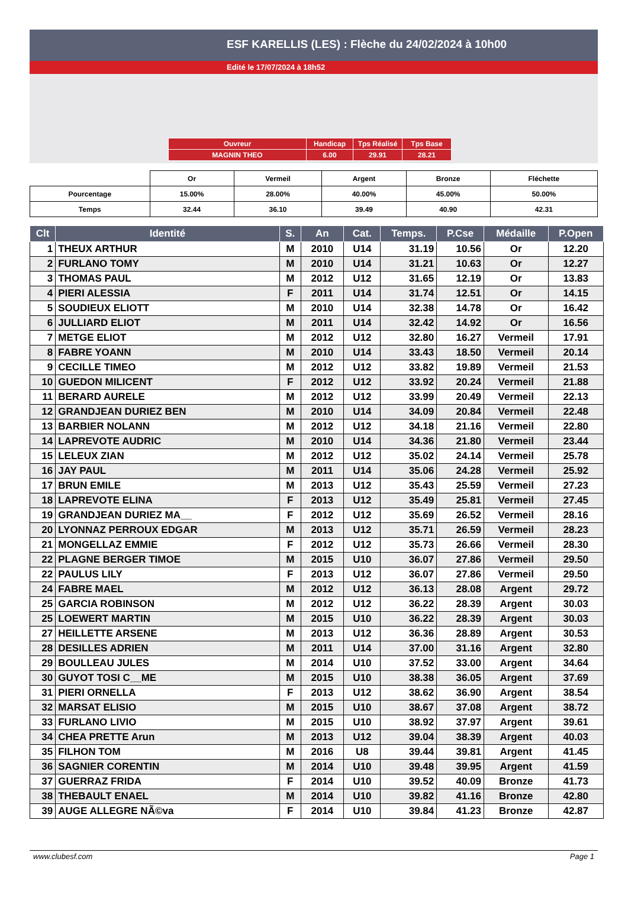ESF KARELLIS (LES) : Flèche du 24/02/2024 à 10h00
Edité le 17/07/2024 à 18h52
| Ouvreur | Handicap | Tps Réalisé | Tps Base |
| MAGNIN THEO | 6.00 | 29.91 | 28.21 |
| | Or | Vermeil | Argent | Bronze | Fléchette |
| Pourcentage | 15.00% | 28.00% | 40.00% | 45.00% | 50.00% |
| Temps | 32.44 | 36.10 | 39.49 | 40.90 | 42.31 |
| Clt | Identité | S. | An | Cat. | Temps. | P.Cse | Médaille | P.Open |
| --- | --- | --- | --- | --- | --- | --- | --- | --- |
| 1 | THEUX ARTHUR | M | 2010 | U14 | 31.19 | 10.56 | Or | 12.20 |
| 2 | FURLANO TOMY | M | 2010 | U14 | 31.21 | 10.63 | Or | 12.27 |
| 3 | THOMAS PAUL | M | 2012 | U12 | 31.65 | 12.19 | Or | 13.83 |
| 4 | PIERI ALESSIA | F | 2011 | U14 | 31.74 | 12.51 | Or | 14.15 |
| 5 | SOUDIEUX ELIOTT | M | 2010 | U14 | 32.38 | 14.78 | Or | 16.42 |
| 6 | JULLIARD ELIOT | M | 2011 | U14 | 32.42 | 14.92 | Or | 16.56 |
| 7 | METGE ELIOT | M | 2012 | U12 | 32.80 | 16.27 | Vermeil | 17.91 |
| 8 | FABRE YOANN | M | 2010 | U14 | 33.43 | 18.50 | Vermeil | 20.14 |
| 9 | CECILLE TIMEO | M | 2012 | U12 | 33.82 | 19.89 | Vermeil | 21.53 |
| 10 | GUEDON MILICENT | F | 2012 | U12 | 33.92 | 20.24 | Vermeil | 21.88 |
| 11 | BERARD AURELE | M | 2012 | U12 | 33.99 | 20.49 | Vermeil | 22.13 |
| 12 | GRANDJEAN DURIEZ BEN | M | 2010 | U14 | 34.09 | 20.84 | Vermeil | 22.48 |
| 13 | BARBIER NOLANN | M | 2012 | U12 | 34.18 | 21.16 | Vermeil | 22.80 |
| 14 | LAPREVOTE AUDRIC | M | 2010 | U14 | 34.36 | 21.80 | Vermeil | 23.44 |
| 15 | LELEUX ZIAN | M | 2012 | U12 | 35.02 | 24.14 | Vermeil | 25.78 |
| 16 | JAY PAUL | M | 2011 | U14 | 35.06 | 24.28 | Vermeil | 25.92 |
| 17 | BRUN EMILE | M | 2013 | U12 | 35.43 | 25.59 | Vermeil | 27.23 |
| 18 | LAPREVOTE ELINA | F | 2013 | U12 | 35.49 | 25.81 | Vermeil | 27.45 |
| 19 | GRANDJEAN DURIEZ MA__ | F | 2012 | U12 | 35.69 | 26.52 | Vermeil | 28.16 |
| 20 | LYONNAZ PERROUX EDGAR | M | 2013 | U12 | 35.71 | 26.59 | Vermeil | 28.23 |
| 21 | MONGELLAZ EMMIE | F | 2012 | U12 | 35.73 | 26.66 | Vermeil | 28.30 |
| 22 | PLAGNE BERGER TIMOE | M | 2015 | U10 | 36.07 | 27.86 | Vermeil | 29.50 |
| 22 | PAULUS LILY | F | 2013 | U12 | 36.07 | 27.86 | Vermeil | 29.50 |
| 24 | FABRE MAEL | M | 2012 | U12 | 36.13 | 28.08 | Argent | 29.72 |
| 25 | GARCIA ROBINSON | M | 2012 | U12 | 36.22 | 28.39 | Argent | 30.03 |
| 25 | LOEWERT MARTIN | M | 2015 | U10 | 36.22 | 28.39 | Argent | 30.03 |
| 27 | HEILLETTE ARSENE | M | 2013 | U12 | 36.36 | 28.89 | Argent | 30.53 |
| 28 | DESILLES ADRIEN | M | 2011 | U14 | 37.00 | 31.16 | Argent | 32.80 |
| 29 | BOULLEAU JULES | M | 2014 | U10 | 37.52 | 33.00 | Argent | 34.64 |
| 30 | GUYOT TOSI C__ME | M | 2015 | U10 | 38.38 | 36.05 | Argent | 37.69 |
| 31 | PIERI ORNELLA | F | 2013 | U12 | 38.62 | 36.90 | Argent | 38.54 |
| 32 | MARSAT ELISIO | M | 2015 | U10 | 38.67 | 37.08 | Argent | 38.72 |
| 33 | FURLANO LIVIO | M | 2015 | U10 | 38.92 | 37.97 | Argent | 39.61 |
| 34 | CHEA PRETTE Arun | M | 2013 | U12 | 39.04 | 38.39 | Argent | 40.03 |
| 35 | FILHON TOM | M | 2016 | U8 | 39.44 | 39.81 | Argent | 41.45 |
| 36 | SAGNIER CORENTIN | M | 2014 | U10 | 39.48 | 39.95 | Argent | 41.59 |
| 37 | GUERRAZ FRIDA | F | 2014 | U10 | 39.52 | 40.09 | Bronze | 41.73 |
| 38 | THEBAULT ENAEL | M | 2014 | U10 | 39.82 | 41.16 | Bronze | 42.80 |
| 39 | AUGE ALLEGRE NÃ©va | F | 2014 | U10 | 39.84 | 41.23 | Bronze | 42.87 |
www.clubesf.com Page 1